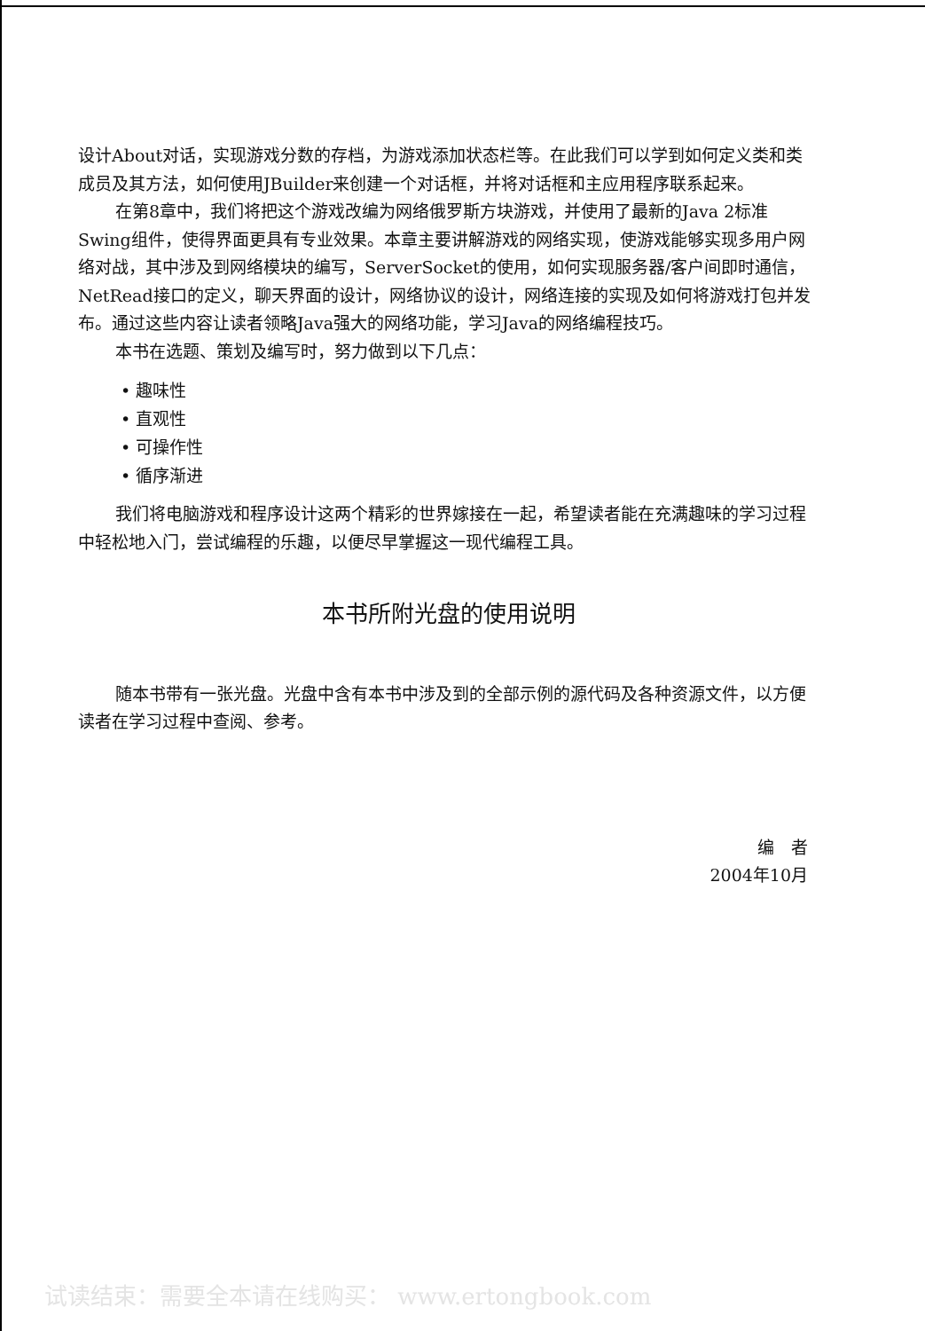设计About对话，实现游戏分数的存档，为游戏添加状态栏等。在此我们可以学到如何定义类和类成员及其方法，如何使用JBuilder来创建一个对话框，并将对话框和主应用程序联系起来。
在第8章中，我们将把这个游戏改编为网络俄罗斯方块游戏，并使用了最新的Java 2标准Swing组件，使得界面更具有专业效果。本章主要讲解游戏的网络实现，使游戏能够实现多用户网络对战，其中涉及到网络模块的编写，ServerSocket的使用，如何实现服务器/客户间即时通信，NetRead接口的定义，聊天界面的设计，网络协议的设计，网络连接的实现及如何将游戏打包并发布。通过这些内容让读者领略Java强大的网络功能，学习Java的网络编程技巧。
本书在选题、策划及编写时，努力做到以下几点：
• 趣味性
• 直观性
• 可操作性
• 循序渐进
我们将电脑游戏和程序设计这两个精彩的世界嫁接在一起，希望读者能在充满趣味的学习过程中轻松地入门，尝试编程的乐趣，以便尽早掌握这一现代编程工具。
本书所附光盘的使用说明
随本书带有一张光盘。光盘中含有本书中涉及到的全部示例的源代码及各种资源文件，以方便读者在学习过程中查阅、参考。
编　者
2004年10月
试读结束：需要全本请在线购买： www.ertongbook.com